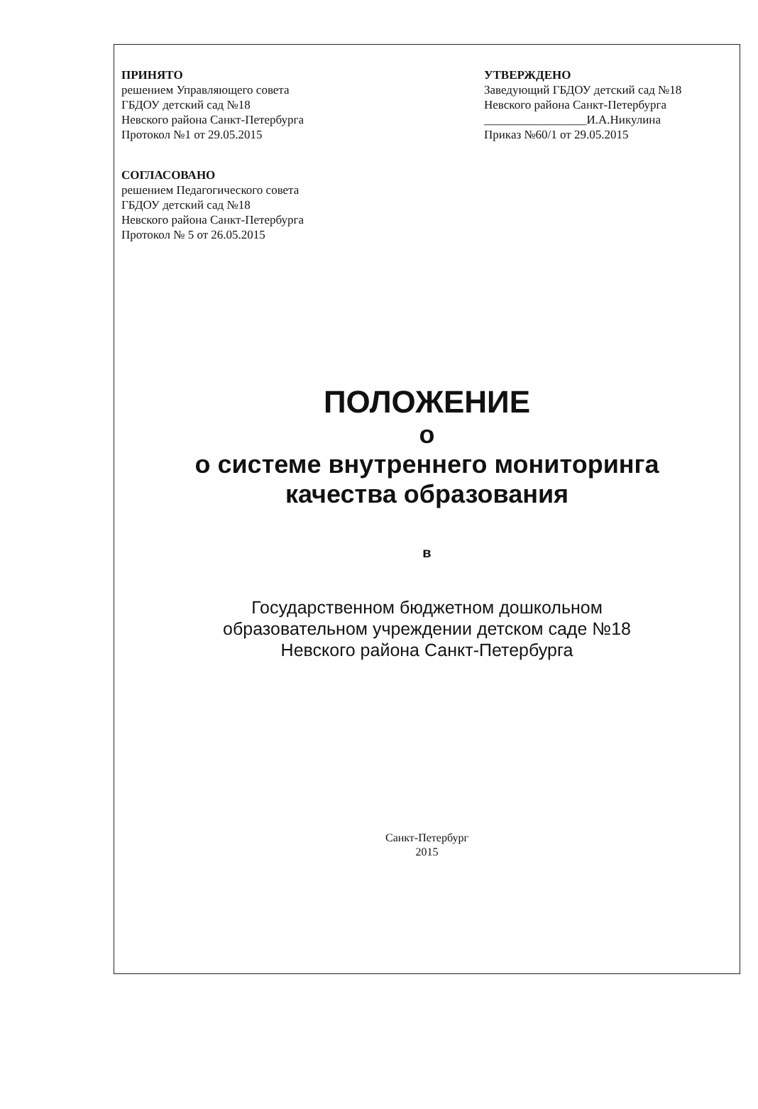ПРИНЯТО
решением Управляющего совета
ГБДОУ детский сад №18
Невского района Санкт-Петербурга
Протокол №1 от 29.05.2015
УТВЕРЖДЕНО
Заведующий ГБДОУ детский сад №18
Невского района Санкт-Петербурга
_________________И.А.Никулина
Приказ №60/1 от 29.05.2015
СОГЛАСОВАНО
решением Педагогического совета
ГБДОУ детский сад №18
Невского района Санкт-Петербурга
Протокол № 5 от 26.05.2015
ПОЛОЖЕНИЕ
о
о системе внутреннего мониторинга
качества образования
в
Государственном бюджетном дошкольном
образовательном учреждении детском саде №18
Невского района Санкт-Петербурга
Санкт-Петербург
2015